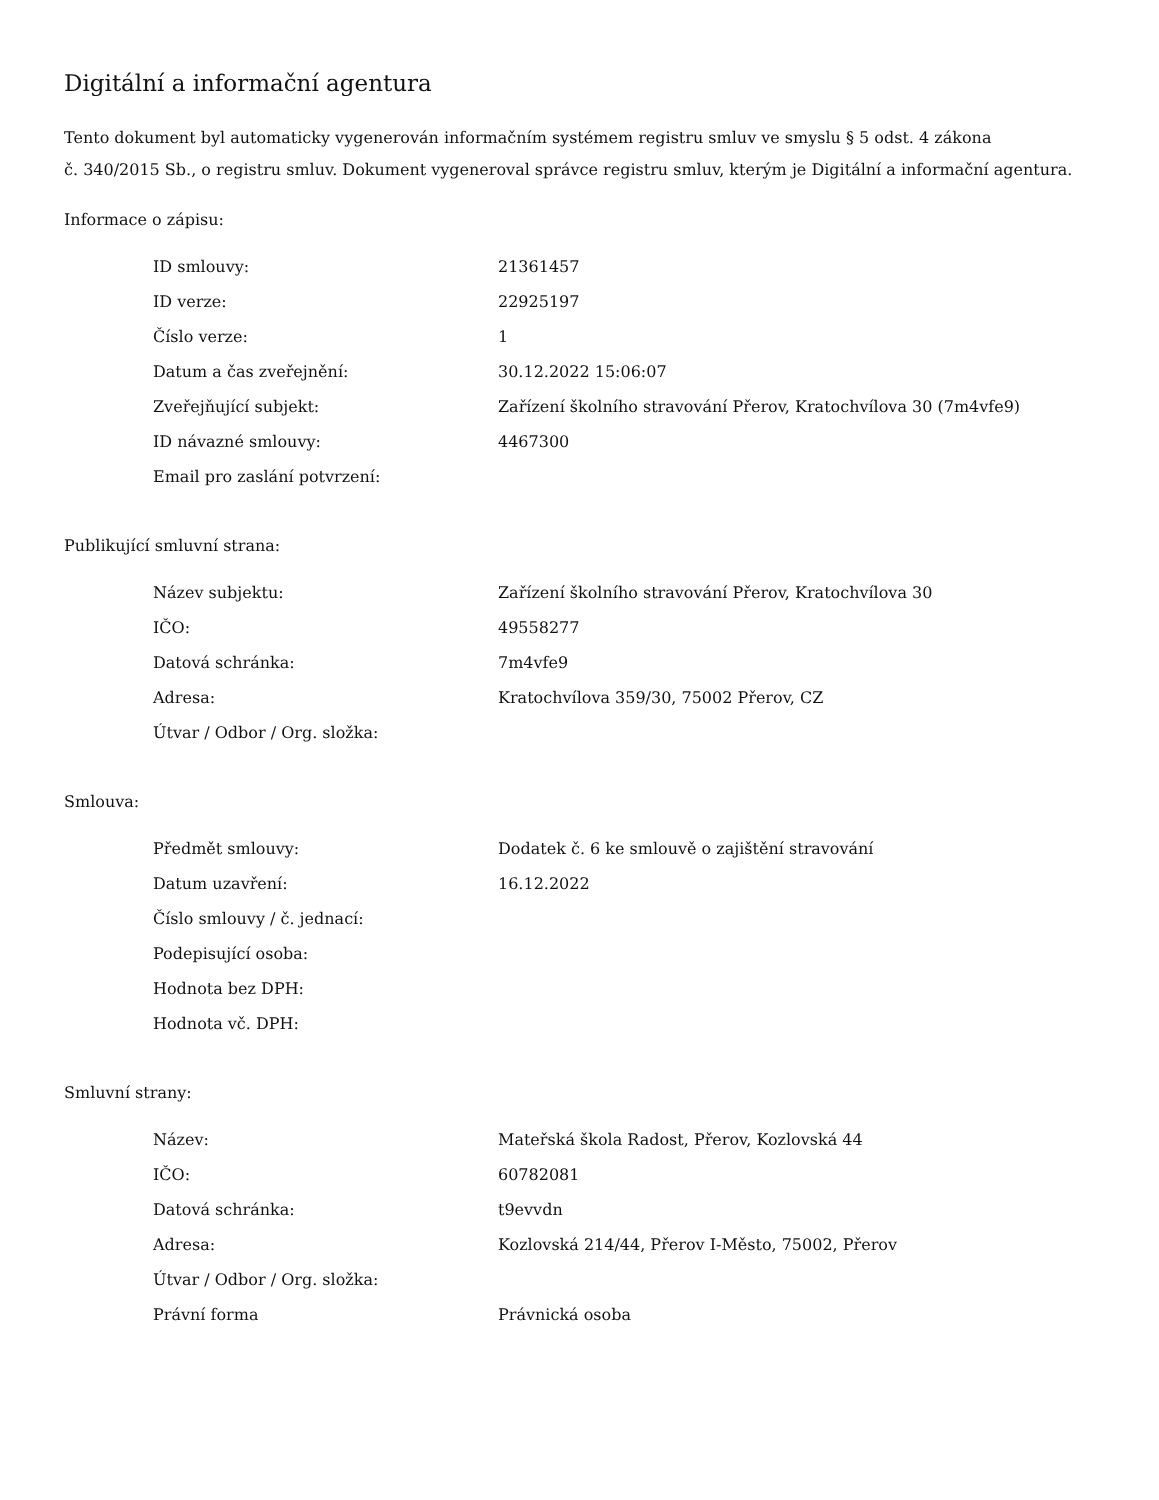Digitální a informační agentura
Tento dokument byl automaticky vygenerován informačním systémem registru smluv ve smyslu § 5 odst. 4 zákona
č. 340/2015 Sb., o registru smluv. Dokument vygeneroval správce registru smluv, kterým je Digitální a informační agentura.
Informace o zápisu:
| ID smlouvy: | 21361457 |
| ID verze: | 22925197 |
| Číslo verze: | 1 |
| Datum a čas zveřejnění: | 30.12.2022 15:06:07 |
| Zveřejňující subjekt: | Zařízení školního stravování Přerov, Kratochvílova 30 (7m4vfe9) |
| ID návazné smlouvy: | 4467300 |
| Email pro zaslání potvrzení: | |
Publikující smluvní strana:
| Název subjektu: | Zařízení školního stravování Přerov, Kratochvílova 30 |
| IČO: | 49558277 |
| Datová schránka: | 7m4vfe9 |
| Adresa: | Kratochvílova 359/30, 75002 Přerov, CZ |
| Útvar / Odbor / Org. složka: | |
Smlouva:
| Předmět smlouvy: | Dodatek č. 6 ke smlouvě o zajištění stravování |
| Datum uzavření: | 16.12.2022 |
| Číslo smlouvy / č. jednací: | |
| Podepisující osoba: | |
| Hodnota bez DPH: | |
| Hodnota vč. DPH: | |
Smluvní strany:
| Název: | Mateřská škola Radost, Přerov, Kozlovská 44 |
| IČO: | 60782081 |
| Datová schránka: | t9evvdn |
| Adresa: | Kozlovská 214/44, Přerov I-Město, 75002, Přerov |
| Útvar / Odbor / Org. složka: | |
| Právní forma | Právnická osoba |